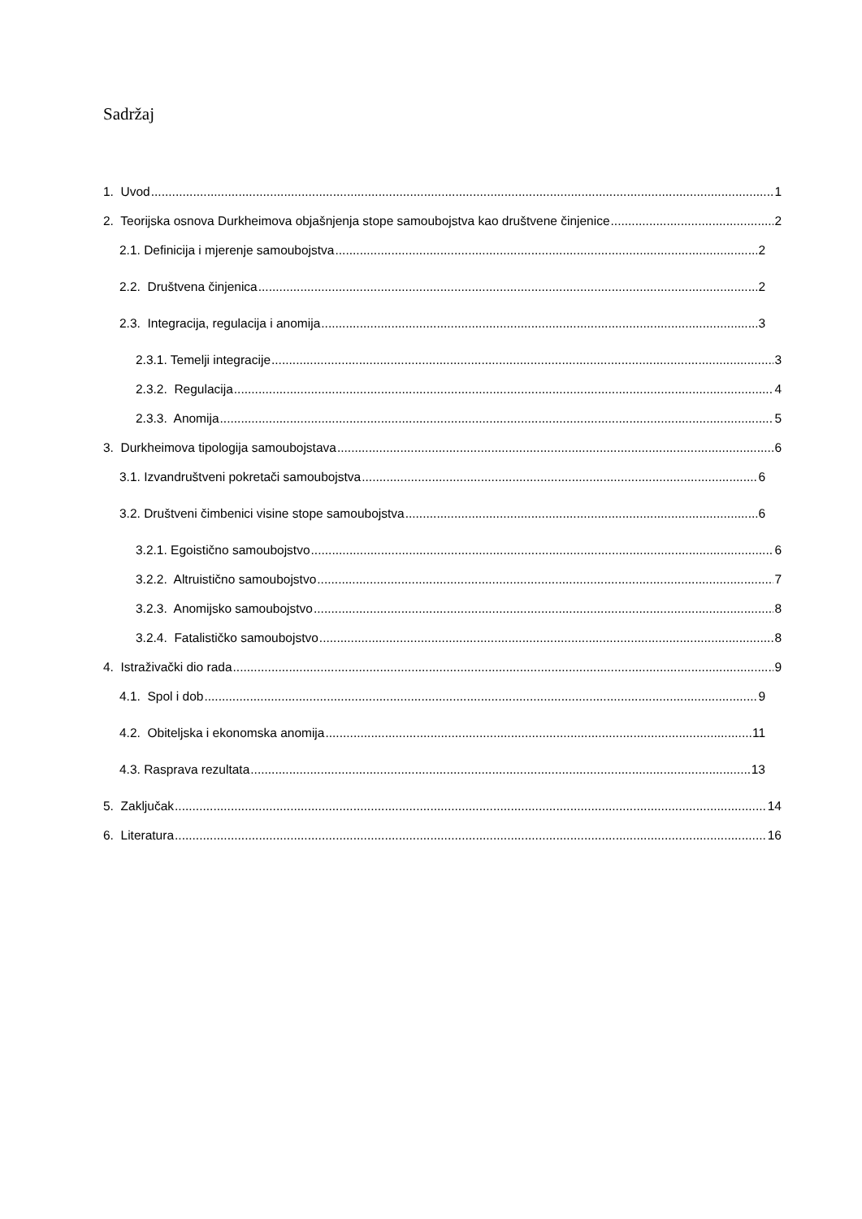Sadržaj
1. Uvod 1
2. Teorijska osnova Durkheimova objašnjenja stope samoubojstva kao društvene činjenice 2
2.1. Definicija i mjerenje samoubojstva 2
2.2. Društvena činjenica 2
2.3. Integracija, regulacija i anomija 3
2.3.1. Temelji integracije 3
2.3.2. Regulacija 4
2.3.3. Anomija 5
3. Durkheimova tipologija samoubojstava 6
3.1. Izvandruštveni pokretači samoubojstva 6
3.2. Društveni čimbenici visine stope samoubojstva 6
3.2.1. Egoistično samoubojstvo 6
3.2.2. Altruistično samoubojstvo 7
3.2.3. Anomijsko samoubojstvo 8
3.2.4. Fatalističko samoubojstvo 8
4. Istraživački dio rada 9
4.1. Spol i dob 9
4.2. Obiteljska i ekonomska anomija 11
4.3. Rasprava rezultata 13
5. Zaključak 14
6. Literatura 16